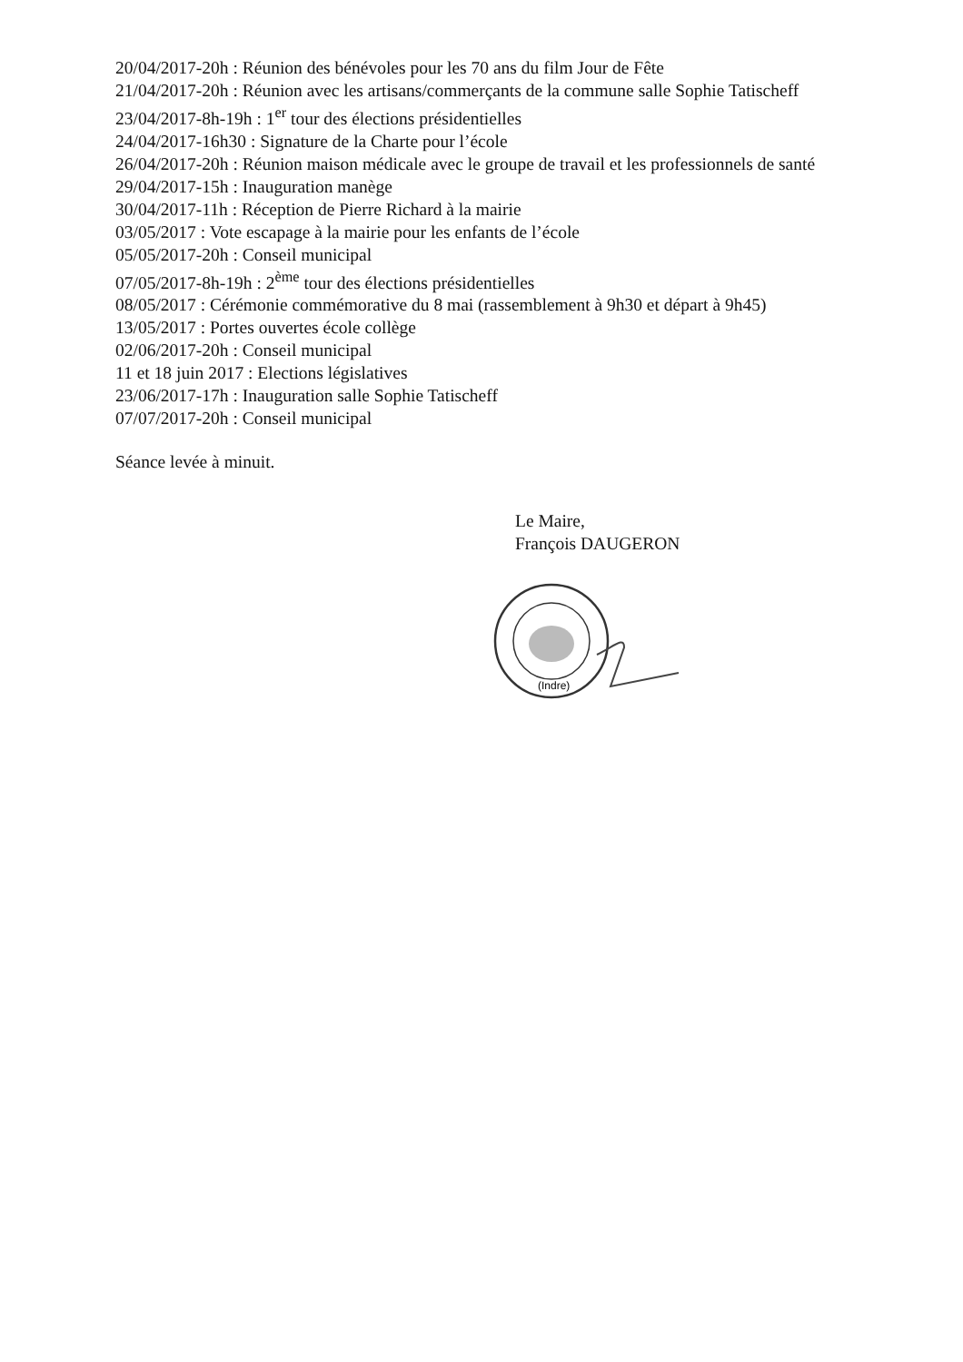20/04/2017-20h : Réunion des bénévoles pour les 70 ans du film Jour de Fête
21/04/2017-20h : Réunion avec les artisans/commerçants de la commune salle Sophie Tatischeff
23/04/2017-8h-19h : 1<sup>er</sup> tour des élections présidentielles
24/04/2017-16h30 : Signature de la Charte pour l’école
26/04/2017-20h : Réunion maison médicale avec le groupe de travail et les professionnels de santé
29/04/2017-15h : Inauguration manège
30/04/2017-11h : Réception de Pierre Richard à la mairie
03/05/2017 : Vote escapage à la mairie pour les enfants de l’école
05/05/2017-20h : Conseil municipal
07/05/2017-8h-19h : 2<sup>ème</sup> tour des élections présidentielles
08/05/2017 : Cérémonie commémorative du 8 mai (rassemblement à 9h30 et départ à 9h45)
13/05/2017 : Portes ouvertes école collège
02/06/2017-20h : Conseil municipal
11 et 18 juin 2017 : Elections législatives
23/06/2017-17h : Inauguration salle Sophie Tatischeff
07/07/2017-20h : Conseil municipal
Séance levée à minuit.
Le Maire,
François DAUGERON
(Indre)